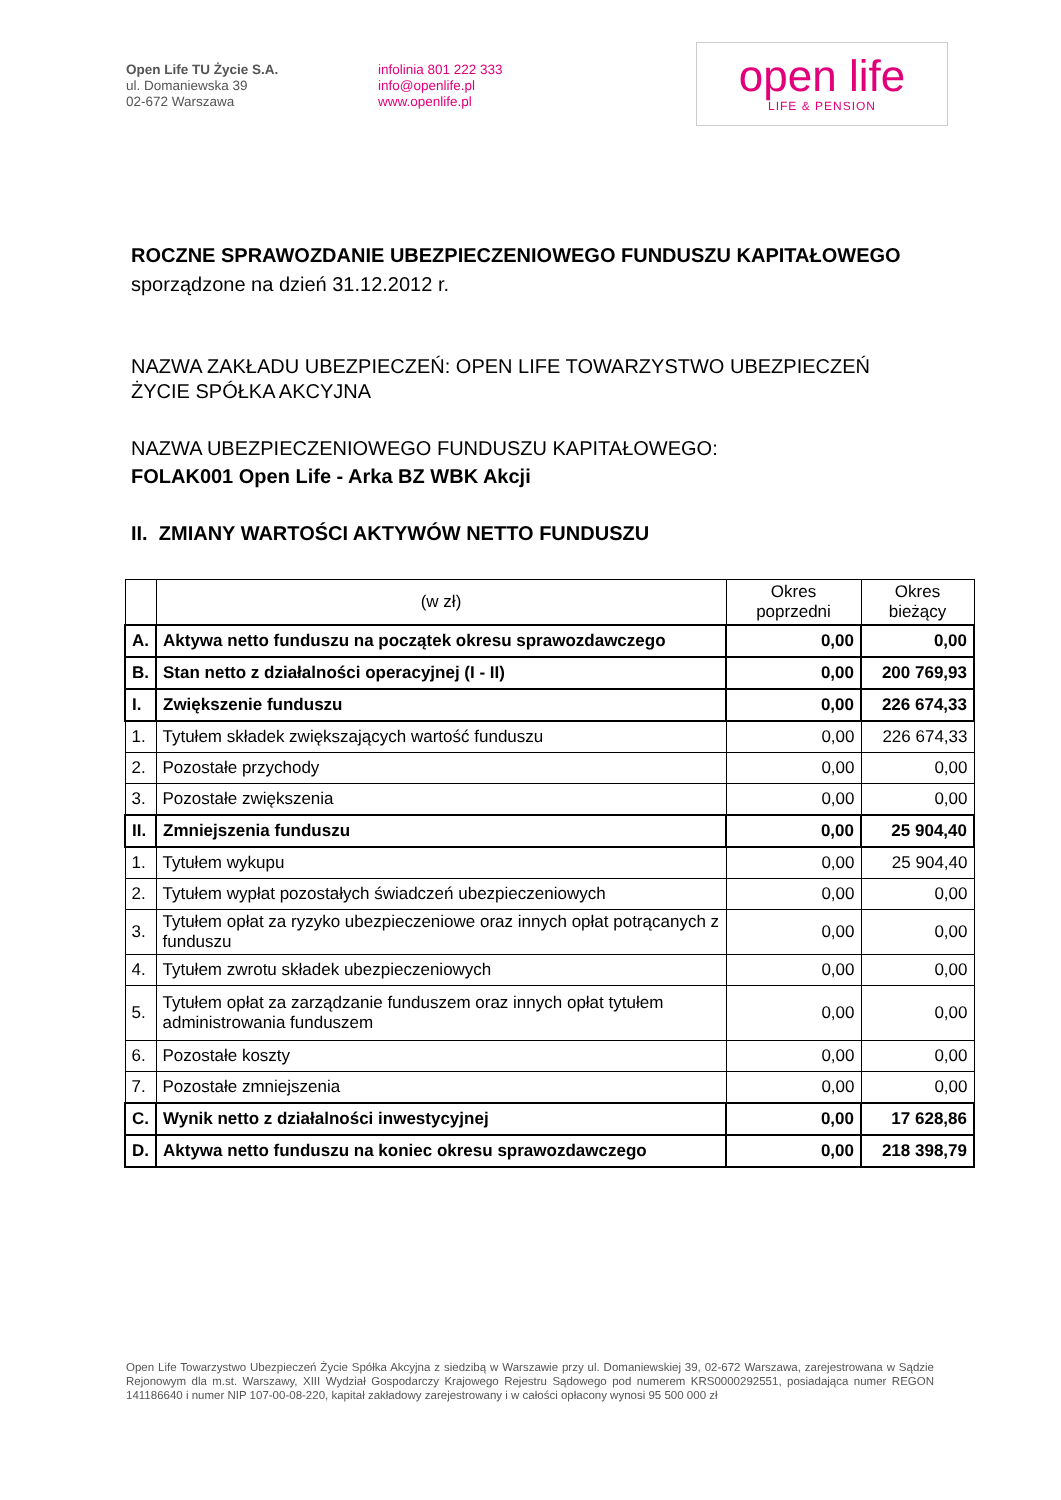Open Life TU Życie S.A.
ul. Domaniewska 39
02-672 Warszawa
infolinia 801 222 333
info@openlife.pl
www.openlife.pl
open life
LIFE & PENSION
ROCZNE SPRAWOZDANIE UBEZPIECZENIOWEGO FUNDUSZU KAPITAŁOWEGO
sporządzone na dzień 31.12.2012 r.
NAZWA ZAKŁADU UBEZPIECZEŃ: OPEN LIFE TOWARZYSTWO UBEZPIECZEŃ ŻYCIE SPÓŁKA AKCYJNA
NAZWA UBEZPIECZENIOWEGO FUNDUSZU KAPITAŁOWEGO:
FOLAK001 Open Life - Arka BZ WBK Akcji
II. ZMIANY WARTOŚCI AKTYWÓW NETTO FUNDUSZU
| | (w zł) | Okres poprzedni | Okres bieżący |
| --- | --- | --- | --- |
| A. | Aktywa netto funduszu na początek okresu sprawozdawczego | 0,00 | 0,00 |
| B. | Stan netto z działalności operacyjnej (I - II) | 0,00 | 200 769,93 |
| I. | Zwiększenie funduszu | 0,00 | 226 674,33 |
| 1. | Tytułem składek zwiększających wartość funduszu | 0,00 | 226 674,33 |
| 2. | Pozostałe przychody | 0,00 | 0,00 |
| 3. | Pozostałe zwiększenia | 0,00 | 0,00 |
| II. | Zmniejszenia funduszu | 0,00 | 25 904,40 |
| 1. | Tytułem wykupu | 0,00 | 25 904,40 |
| 2. | Tytułem wypłat pozostałych świadczeń ubezpieczeniowych | 0,00 | 0,00 |
| 3. | Tytułem opłat za ryzyko ubezpieczeniowe oraz innych opłat potrącanych z funduszu | 0,00 | 0,00 |
| 4. | Tytułem zwrotu składek ubezpieczeniowych | 0,00 | 0,00 |
| 5. | Tytułem opłat za zarządzanie funduszem oraz innych opłat tytułem administrowania funduszem | 0,00 | 0,00 |
| 6. | Pozostałe koszty | 0,00 | 0,00 |
| 7. | Pozostałe zmniejszenia | 0,00 | 0,00 |
| C. | Wynik netto z działalności inwestycyjnej | 0,00 | 17 628,86 |
| D. | Aktywa netto funduszu na koniec okresu sprawozdawczego | 0,00 | 218 398,79 |
Open Life Towarzystwo Ubezpieczeń Życie Spółka Akcyjna z siedzibą w Warszawie przy ul. Domaniewskiej 39, 02-672 Warszawa, zarejestrowana w Sądzie Rejonowym dla m.st. Warszawy, XIII Wydział Gospodarczy Krajowego Rejestru Sądowego pod numerem KRS0000292551, posiadająca numer REGON 141186640 i numer NIP 107-00-08-220, kapitał zakładowy zarejestrowany i w całości opłacony wynosi 95 500 000 zł